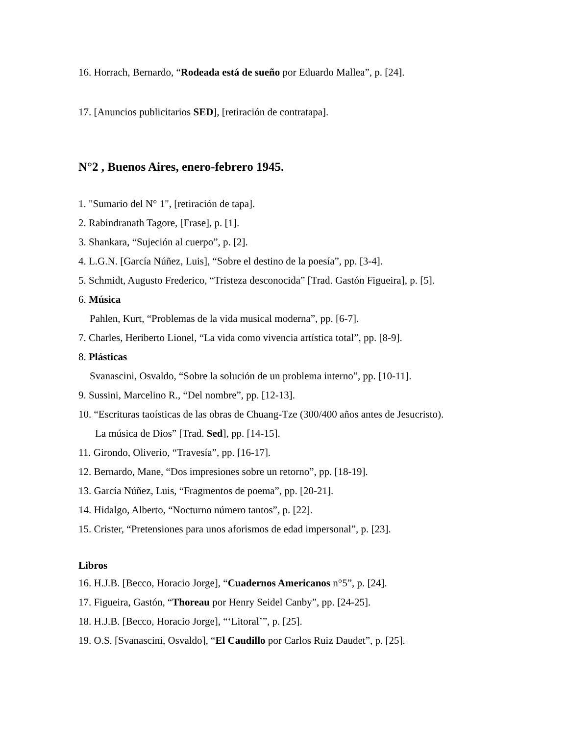16. Horrach, Bernardo, “Rodeada está de sueño por Eduardo Mallea”, p. [24].
17. [Anuncios publicitarios SED], [retiración de contratapa].
N°2 , Buenos Aires, enero-febrero 1945.
1. "Sumario del N° 1", [retiración de tapa].
2. Rabindranath Tagore, [Frase], p. [1].
3. Shankara, “Sujeción al cuerpo”, p. [2].
4. L.G.N. [García Núñez, Luis], “Sobre el destino de la poesía”, pp. [3-4].
5. Schmidt, Augusto Frederico, “Tristeza desconocida” [Trad. Gastón Figueira], p. [5].
6. Música
Pahlen, Kurt, “Problemas de la vida musical moderna”, pp. [6-7].
7. Charles, Heriberto Lionel, “La vida como vivencia artística total”, pp. [8-9].
8. Plásticas
Svanascini, Osvaldo, “Sobre la solución de un problema interno”, pp. [10-11].
9. Sussini, Marcelino R., “Del nombre”, pp. [12-13].
10. “Escrituras taoísticas de las obras de Chuang-Tze (300/400 años antes de Jesucristo).
La música de Dios” [Trad. Sed], pp. [14-15].
11. Girondo, Oliverio, “Travesía”, pp. [16-17].
12. Bernardo, Mane, “Dos impresiones sobre un retorno”, pp. [18-19].
13. García Núñez, Luis, “Fragmentos de poema”, pp. [20-21].
14. Hidalgo, Alberto, “Nocturno número tantos”, p. [22].
15. Crister, “Pretensiones para unos aforismos de edad impersonal”, p. [23].
Libros
16. H.J.B. [Becco, Horacio Jorge], “Cuadernos Americanos n°5”, p. [24].
17. Figueira, Gastón, “Thoreau por Henry Seidel Canby”, pp. [24-25].
18. H.J.B. [Becco, Horacio Jorge], “‘Litoral’”, p. [25].
19. O.S. [Svanascini, Osvaldo], “El Caudillo por Carlos Ruiz Daudet”, p. [25].